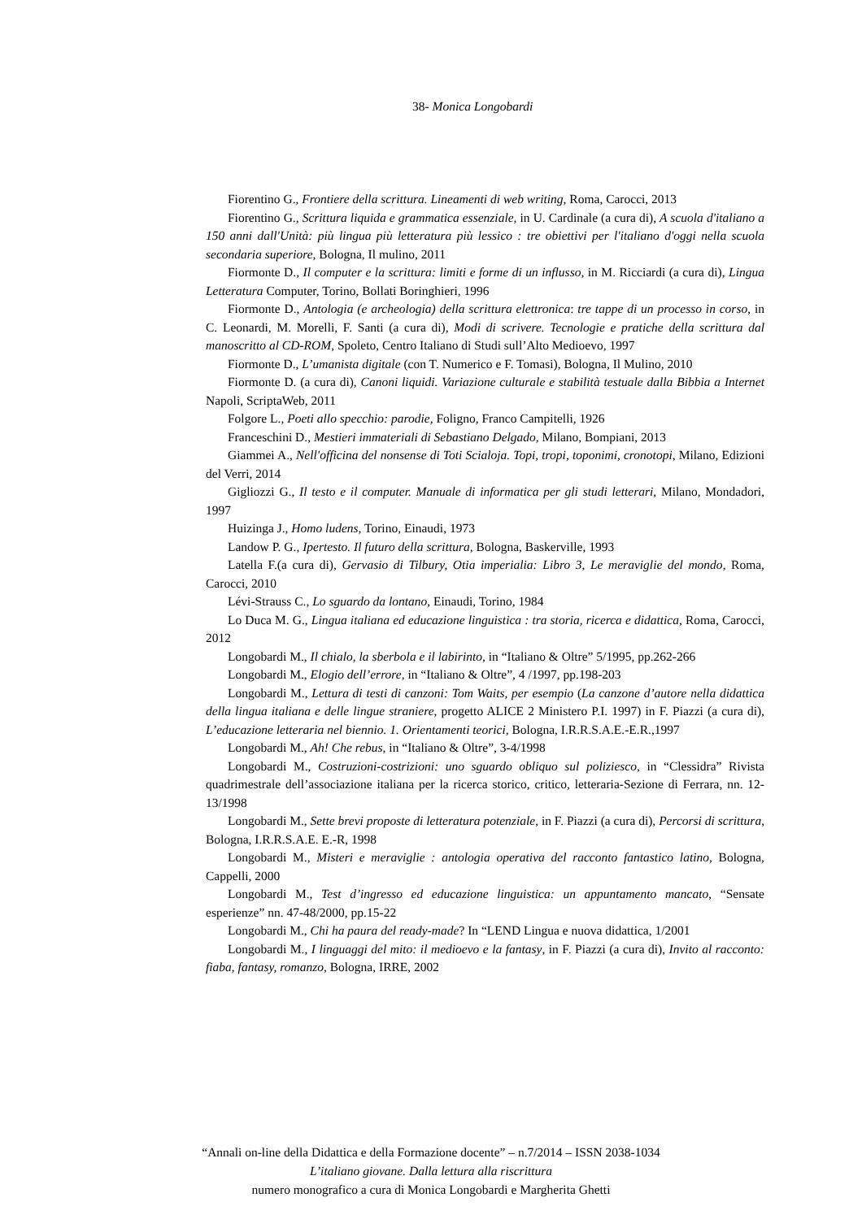38- Monica Longobardi
Fiorentino G., Frontiere della scrittura. Lineamenti di web writing, Roma, Carocci, 2013
Fiorentino G., Scrittura liquida e grammatica essenziale, in U. Cardinale (a cura di), A scuola d'italiano a 150 anni dall'Unità: più lingua più letteratura più lessico : tre obiettivi per l'italiano d'oggi nella scuola secondaria superiore, Bologna, Il mulino, 2011
Fiormonte D., Il computer e la scrittura: limiti e forme di un influsso, in M. Ricciardi (a cura di), Lingua Letteratura Computer, Torino, Bollati Boringhieri, 1996
Fiormonte D., Antologia (e archeologia) della scrittura elettronica: tre tappe di un processo in corso, in C. Leonardi, M. Morelli, F. Santi (a cura di), Modi di scrivere. Tecnologie e pratiche della scrittura dal manoscritto al CD-ROM, Spoleto, Centro Italiano di Studi sull’Alto Medioevo, 1997
Fiormonte D., L’umanista digitale (con T. Numerico e F. Tomasi), Bologna, Il Mulino, 2010
Fiormonte D. (a cura di), Canoni liquidi. Variazione culturale e stabilità testuale dalla Bibbia a Internet Napoli, ScriptaWeb, 2011
Folgore L., Poeti allo specchio: parodie, Foligno, Franco Campitelli, 1926
Franceschini D., Mestieri immateriali di Sebastiano Delgado, Milano, Bompiani, 2013
Giammei A., Nell'officina del nonsense di Toti Scialoja. Topi, tropi, toponimi, cronotopi, Milano, Edizioni del Verri, 2014
Gigliozzi G., Il testo e il computer. Manuale di informatica per gli studi letterari, Milano, Mondadori, 1997
Huizinga J., Homo ludens, Torino, Einaudi, 1973
Landow P. G., Ipertesto. Il futuro della scrittura, Bologna, Baskerville, 1993
Latella F.(a cura di), Gervasio di Tilbury, Otia imperialia: Libro 3, Le meraviglie del mondo, Roma, Carocci, 2010
Lévi-Strauss C., Lo sguardo da lontano, Einaudi, Torino, 1984
Lo Duca M. G., Lingua italiana ed educazione linguistica : tra storia, ricerca e didattica, Roma, Carocci, 2012
Longobardi M., Il chialo, la sberbola e il labirinto, in “Italiano & Oltre” 5/1995, pp.262-266
Longobardi M., Elogio dell’errore, in “Italiano & Oltre”, 4 /1997, pp.198-203
Longobardi M., Lettura di testi di canzoni: Tom Waits, per esempio (La canzone d’autore nella didattica della lingua italiana e delle lingue straniere, progetto ALICE 2 Ministero P.I. 1997) in F. Piazzi (a cura di), L’educazione letteraria nel biennio. 1. Orientamenti teorici, Bologna, I.R.R.S.A.E.-E.R.,1997
Longobardi M., Ah! Che rebus, in “Italiano & Oltre”, 3-4/1998
Longobardi M., Costruzioni-costrizioni: uno sguardo obliquo sul poliziesco, in “Clessidra” Rivista quadrimestrale dell’associazione italiana per la ricerca storico, critico, letteraria-Sezione di Ferrara, nn. 12-13/1998
Longobardi M., Sette brevi proposte di letteratura potenziale, in F. Piazzi (a cura di), Percorsi di scrittura, Bologna, I.R.R.S.A.E. E.-R, 1998
Longobardi M., Misteri e meraviglie : antologia operativa del racconto fantastico latino, Bologna, Cappelli, 2000
Longobardi M., Test d’ingresso ed educazione linguistica: un appuntamento mancato, “Sensate esperienze” nn. 47-48/2000, pp.15-22
Longobardi M., Chi ha paura del ready-made? In “LEND Lingua e nuova didattica, 1/2001
Longobardi M., I linguaggi del mito: il medioevo e la fantasy, in F. Piazzi (a cura di), Invito al racconto: fiaba, fantasy, romanzo, Bologna, IRRE, 2002
“Annali on-line della Didattica e della Formazione docente” – n.7/2014 – ISSN 2038-1034
L’italiano giovane. Dalla lettura alla riscrittura
numero monografico a cura di Monica Longobardi e Margherita Ghetti